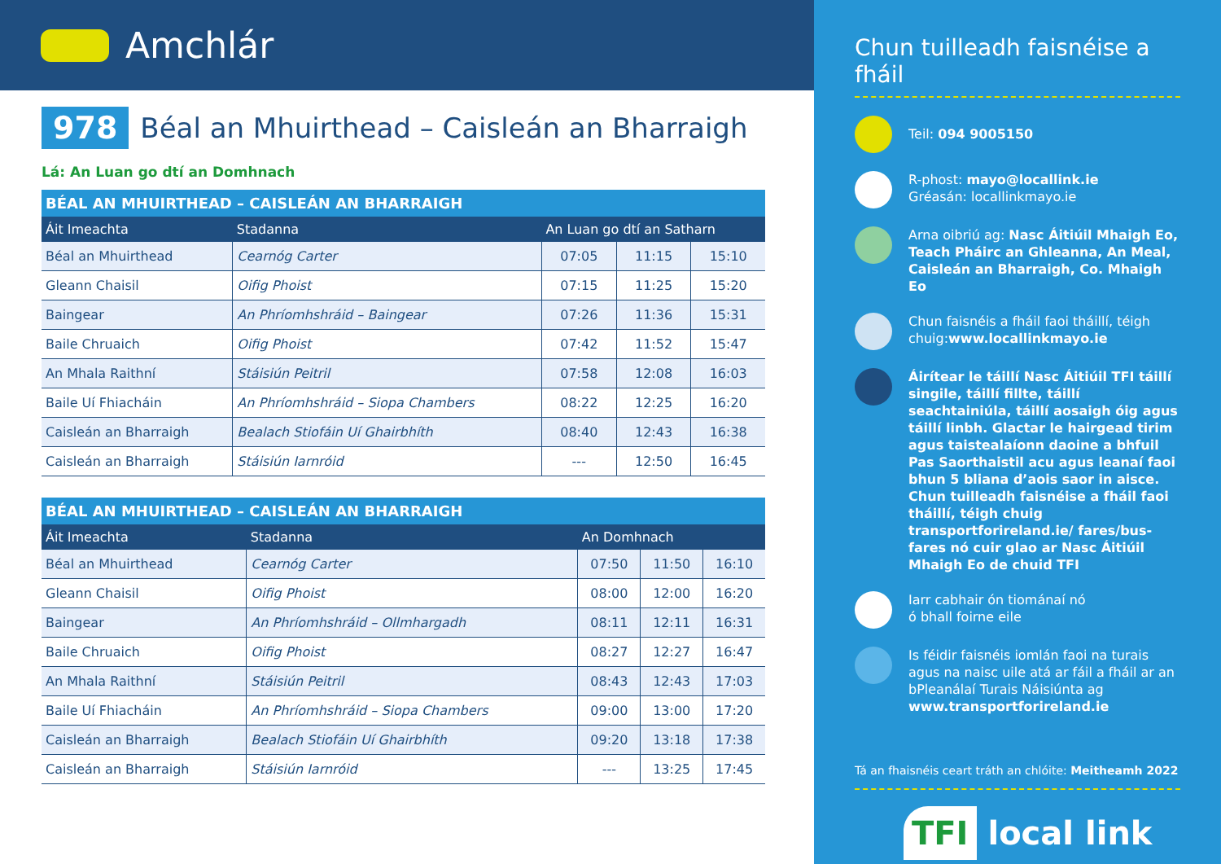Amchlár
978 Béal an Mhuirthead – Caisleán an Bharraigh
Lá: An Luan go dtí an Domhnach
| BÉAL AN MHUIRTHEAD – CAISLEÁN AN BHARRAIGH | | | | |
| --- | --- | --- | --- | --- |
| Áit Imeachta | Stadanna | An Luan go dtí an Satharn | | |
| Béal an Mhuirthead | Cearnóg Carter | 07:05 | 11:15 | 15:10 |
| Gleann Chaisil | Oifig Phoist | 07:15 | 11:25 | 15:20 |
| Baingear | An Phríomhshráid – Baingear | 07:26 | 11:36 | 15:31 |
| Baile Chruaich | Oifig Phoist | 07:42 | 11:52 | 15:47 |
| An Mhala Raithní | Stáisiún Peitril | 07:58 | 12:08 | 16:03 |
| Baile Uí Fhiacháin | An Phríomhshráid – Siopa Chambers | 08:22 | 12:25 | 16:20 |
| Caisleán an Bharraigh | Bealach Stiofáin Uí Ghairbhíth | 08:40 | 12:43 | 16:38 |
| Caisleán an Bharraigh | Stáisiún Iarnróid | --- | 12:50 | 16:45 |
| BÉAL AN MHUIRTHEAD – CAISLEÁN AN BHARRAIGH | | | | |
| --- | --- | --- | --- | --- |
| Áit Imeachta | Stadanna | An Domhnach | | |
| Béal an Mhuirthead | Cearnóg Carter | 07:50 | 11:50 | 16:10 |
| Gleann Chaisil | Oifig Phoist | 08:00 | 12:00 | 16:20 |
| Baingear | An Phríomhshráid – Ollmhargadh | 08:11 | 12:11 | 16:31 |
| Baile Chruaich | Oifig Phoist | 08:27 | 12:27 | 16:47 |
| An Mhala Raithní | Stáisiún Peitril | 08:43 | 12:43 | 17:03 |
| Baile Uí Fhiacháin | An Phríomhshráid – Siopa Chambers | 09:00 | 13:00 | 17:20 |
| Caisleán an Bharraigh | Bealach Stiofáin Uí Ghairbhíth | 09:20 | 13:18 | 17:38 |
| Caisleán an Bharraigh | Stáisiún Iarnróid | --- | 13:25 | 17:45 |
Chun tuilleadh faisnéise a fháil
Teil: 094 9005150
R-phost: mayo@locallink.ie
Gréasán: locallinkmayo.ie
Arna oibriú ag: Nasc Áitiúil Mhaigh Eo, Teach Pháirc an Ghleanna, An Meal, Caisleán an Bharraigh, Co. Mhaigh Eo
Chun faisnéis a fháil faoi tháillí, téigh chuig:www.locallinkmayo.ie
Áirítear le táillí Nasc Áitiúil TFI táillí singile, táillí fillte, táillí seachtainiúla, táillí aosaigh óig agus táillí linbh. Glactar le hairgead tirim agus taistealaíonn daoine a bhfuil Pas Saorthaistil acu agus leanaí faoi bhun 5 bliana d’aois saor in aisce. Chun tuilleadh faisnéise a fháil faoi tháillí, téigh chuig transportforireland.ie/ fares/bus-fares nó cuir glao ar Nasc Áitiúil Mhaigh Eo de chuid TFI
Iarr cabhair ón tiománaí nó
ó bhall foirne eile
Is féidir faisnéis iomlán faoi na turais agus na naisc uile atá ar fáil a fháil ar an bPleanálaí Turais Náisiúnta ag www.transportforireland.ie
Tá an fhaisnéis ceart tráth an chlóite: Meitheamh 2022
TFI local link